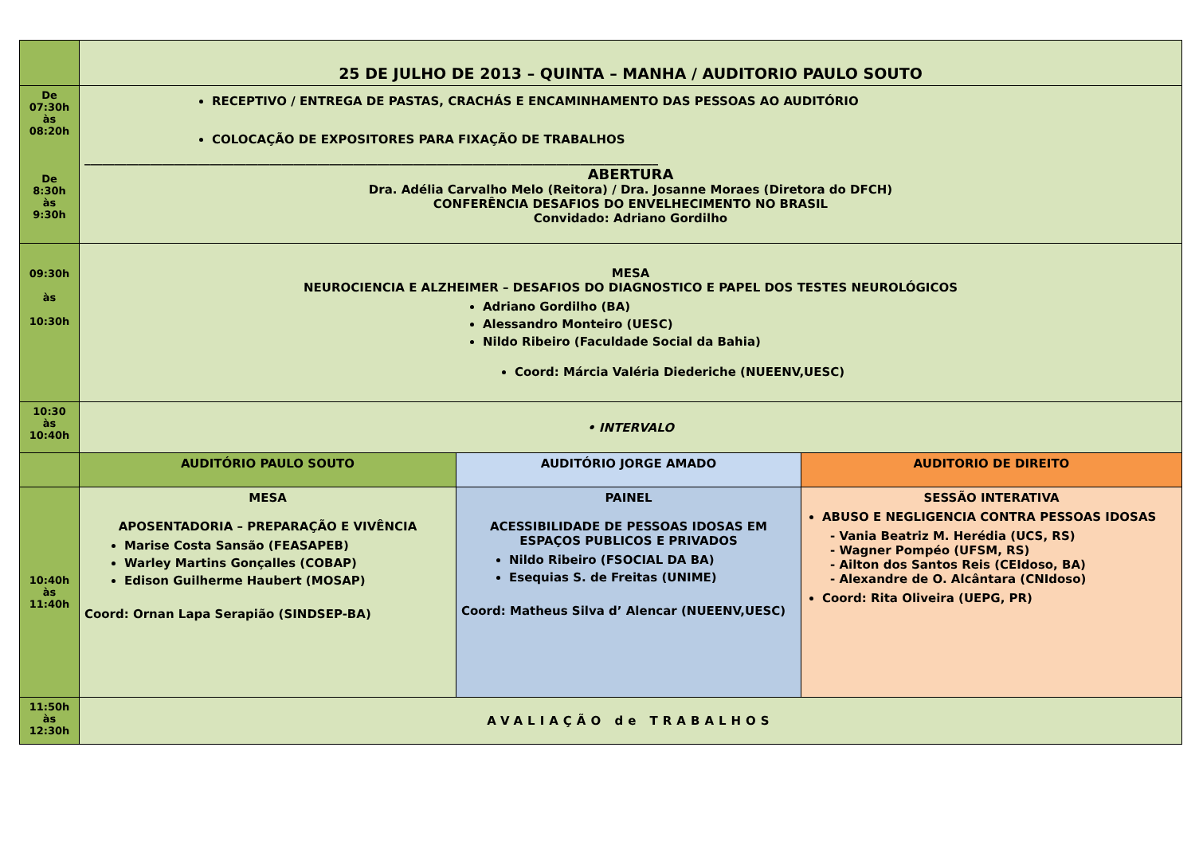| | 25 DE JULHO DE 2013 – QUINTA – MANHA / AUDITORIO PAULO SOUTO | | |
| De 07:30h às 08:20h De 8:30h às 9:30h | RECEPTIVO / ENTREGA DE PASTAS, CRACHÁS E ENCAMINHAMENTO DAS PESSOAS AO AUDITÓRIO COLOCAÇÃO DE EXPOSITORES PARA FIXAÇÃO DE TRABALHOS ________________________________________________________________________________________________ ABERTURA Dra. Adélia Carvalho Melo (Reitora) / Dra. Josanne Moraes (Diretora do DFCH) CONFERÊNCIA DESAFIOS DO ENVELHECIMENTO NO BRASIL Convidado: Adriano Gordilho | | |
| 09:30h às 10:30h | MESA NEUROCIENCIA E ALZHEIMER – DESAFIOS DO DIAGNOSTICO E PAPEL DOS TESTES NEUROLÓGICOS Adriano Gordilho (BA) Alessandro Monteiro (UESC) Nildo Ribeiro (Faculdade Social da Bahia) Coord: Márcia Valéria Diederiche (NUEENV,UESC) | | |
| 10:30 às 10:40h | • INTERVALO | | |
| | AUDITÓRIO PAULO SOUTO | AUDITÓRIO JORGE AMADO | AUDITORIO DE DIREITO |
| 10:40h às 11:40h | MESA APOSENTADORIA – PREPARAÇÃO E VIVÊNCIA Marise Costa Sansão (FEASAPEB) Warley Martins Gonçalles (COBAP) Edison Guilherme Haubert (MOSAP) Coord: Ornan Lapa Serapião (SINDSEP-BA) | PAINEL ACESSIBILIDADE DE PESSOAS IDOSAS EM ESPAÇOS PUBLICOS E PRIVADOS Nildo Ribeiro (FSOCIAL DA BA) Esequias S. de Freitas (UNIME) Coord: Matheus Silva d’ Alencar (NUEENV,UESC) | SESSÃO INTERATIVA ABUSO E NEGLIGENCIA CONTRA PESSOAS IDOSAS - Vania Beatriz M. Herédia (UCS, RS) - Wagner Pompéo (UFSM, RS) - Ailton dos Santos Reis (CEIdoso, BA) - Alexandre de O. Alcântara (CNIdoso) Coord: Rita Oliveira (UEPG, PR) |
| 11:50h às 12:30h | AVALIAÇÃO de TRABALHOS | | |